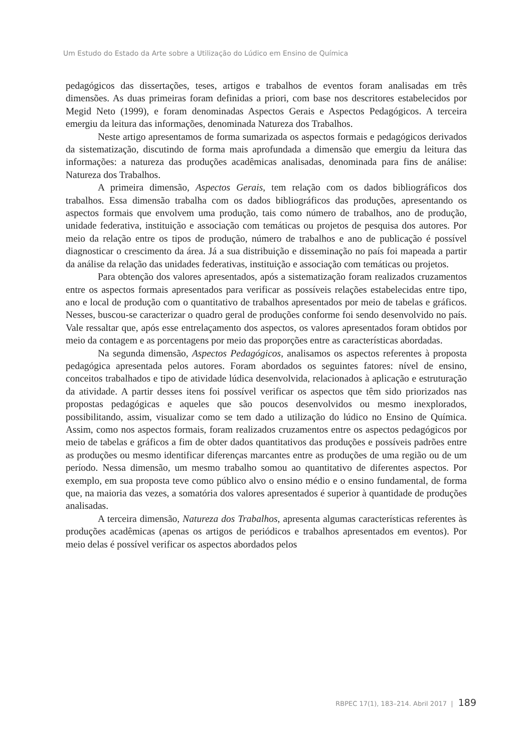Um Estudo do Estado da Arte sobre a Utilização do Lúdico em Ensino de Química
pedagógicos das dissertações, teses, artigos e trabalhos de eventos foram analisadas em três dimensões. As duas primeiras foram definidas a priori, com base nos descritores estabelecidos por Megid Neto (1999), e foram denominadas Aspectos Gerais e Aspectos Pedagógicos. A terceira emergiu da leitura das informações, denominada Natureza dos Trabalhos.
Neste artigo apresentamos de forma sumarizada os aspectos formais e pedagógicos derivados da sistematização, discutindo de forma mais aprofundada a dimensão que emergiu da leitura das informações: a natureza das produções acadêmicas analisadas, denominada para fins de análise: Natureza dos Trabalhos.
A primeira dimensão, Aspectos Gerais, tem relação com os dados bibliográficos dos trabalhos. Essa dimensão trabalha com os dados bibliográficos das produções, apresentando os aspectos formais que envolvem uma produção, tais como número de trabalhos, ano de produção, unidade federativa, instituição e associação com temáticas ou projetos de pesquisa dos autores. Por meio da relação entre os tipos de produção, número de trabalhos e ano de publicação é possível diagnosticar o crescimento da área. Já a sua distribuição e disseminação no país foi mapeada a partir da análise da relação das unidades federativas, instituição e associação com temáticas ou projetos.
Para obtenção dos valores apresentados, após a sistematização foram realizados cruzamentos entre os aspectos formais apresentados para verificar as possíveis relações estabelecidas entre tipo, ano e local de produção com o quantitativo de trabalhos apresentados por meio de tabelas e gráficos. Nesses, buscou-se caracterizar o quadro geral de produções conforme foi sendo desenvolvido no país. Vale ressaltar que, após esse entrelaçamento dos aspectos, os valores apresentados foram obtidos por meio da contagem e as porcentagens por meio das proporções entre as características abordadas.
Na segunda dimensão, Aspectos Pedagógicos, analisamos os aspectos referentes à proposta pedagógica apresentada pelos autores. Foram abordados os seguintes fatores: nível de ensino, conceitos trabalhados e tipo de atividade lúdica desenvolvida, relacionados à aplicação e estruturação da atividade. A partir desses itens foi possível verificar os aspectos que têm sido priorizados nas propostas pedagógicas e aqueles que são poucos desenvolvidos ou mesmo inexplorados, possibilitando, assim, visualizar como se tem dado a utilização do lúdico no Ensino de Química. Assim, como nos aspectos formais, foram realizados cruzamentos entre os aspectos pedagógicos por meio de tabelas e gráficos a fim de obter dados quantitativos das produções e possíveis padrões entre as produções ou mesmo identificar diferenças marcantes entre as produções de uma região ou de um período. Nessa dimensão, um mesmo trabalho somou ao quantitativo de diferentes aspectos. Por exemplo, em sua proposta teve como público alvo o ensino médio e o ensino fundamental, de forma que, na maioria das vezes, a somatória dos valores apresentados é superior à quantidade de produções analisadas.
A terceira dimensão, Natureza dos Trabalhos, apresenta algumas características referentes às produções acadêmicas (apenas os artigos de periódicos e trabalhos apresentados em eventos). Por meio delas é possível verificar os aspectos abordados pelos
RBPEC 17(1), 183–214. Abril 2017 | 189